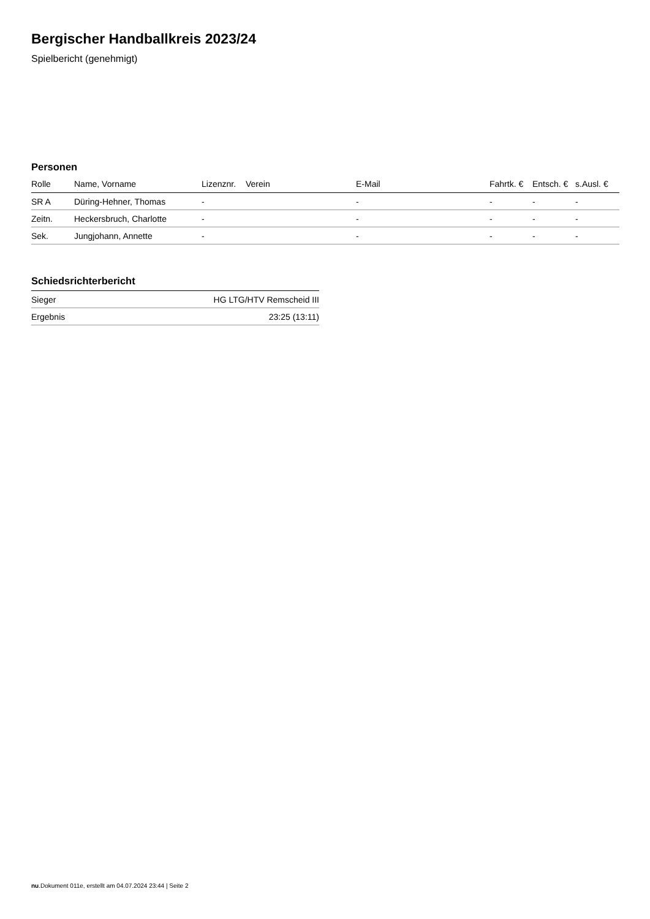Bergischer Handballkreis 2023/24
Spielbericht (genehmigt)
Personen
| Rolle | Name, Vorname | Lizenznr. | Verein | E-Mail | Fahrtk. € | Entsch. € | s.Ausl. € |
| --- | --- | --- | --- | --- | --- | --- | --- |
| SR A | Düring-Hehner, Thomas | - | | - | - | - | - |
| Zeitn. | Heckersbruch, Charlotte | - | | - | - | - | - |
| Sek. | Jungjohann, Annette | - | | - | - | - | - |
Schiedsrichterbericht
| Sieger | HG LTG/HTV Remscheid III |
| Ergebnis | 23:25 (13:11) |
nu.Dokument 011e, erstellt am 04.07.2024 23:44 | Seite 2